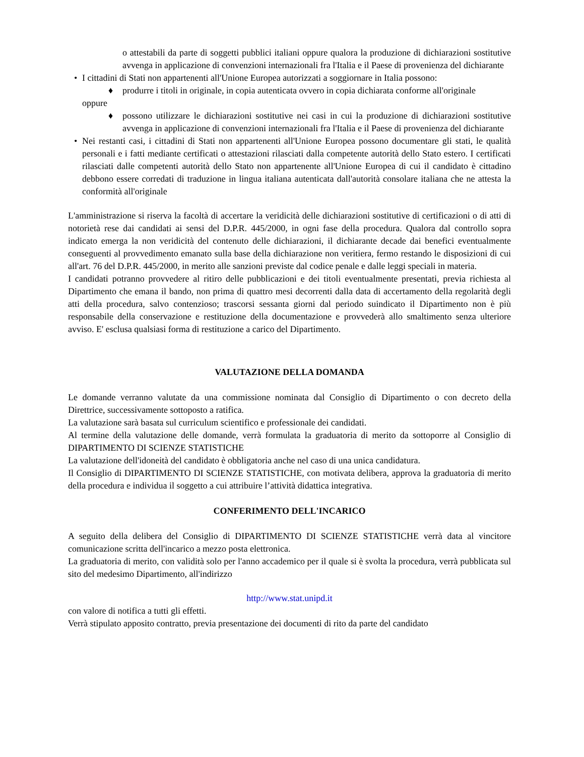o attestabili da parte di soggetti pubblici italiani oppure qualora la produzione di dichiarazioni sostitutive avvenga in applicazione di convenzioni internazionali fra l'Italia e il Paese di provenienza del dichiarante
• I cittadini di Stati non appartenenti all'Unione Europea autorizzati a soggiornare in Italia possono:
♦ produrre i titoli in originale, in copia autenticata ovvero in copia dichiarata conforme all'originale
oppure
♦ possono utilizzare le dichiarazioni sostitutive nei casi in cui la produzione di dichiarazioni sostitutive avvenga in applicazione di convenzioni internazionali fra l'Italia e il Paese di provenienza del dichiarante
• Nei restanti casi, i cittadini di Stati non appartenenti all'Unione Europea possono documentare gli stati, le qualità personali e i fatti mediante certificati o attestazioni rilasciati dalla competente autorità dello Stato estero. I certificati rilasciati dalle competenti autorità dello Stato non appartenente all'Unione Europea di cui il candidato è cittadino debbono essere corredati di traduzione in lingua italiana autenticata dall'autorità consolare italiana che ne attesta la conformità all'originale
L'amministrazione si riserva la facoltà di accertare la veridicità delle dichiarazioni sostitutive di certificazioni o di atti di notorietà rese dai candidati ai sensi del D.P.R. 445/2000, in ogni fase della procedura. Qualora dal controllo sopra indicato emerga la non veridicità del contenuto delle dichiarazioni, il dichiarante decade dai benefici eventualmente conseguenti al provvedimento emanato sulla base della dichiarazione non veritiera, fermo restando le disposizioni di cui all'art. 76 del D.P.R. 445/2000, in merito alle sanzioni previste dal codice penale e dalle leggi speciali in materia.
I candidati potranno provvedere al ritiro delle pubblicazioni e dei titoli eventualmente presentati, previa richiesta al Dipartimento che emana il bando, non prima di quattro mesi decorrenti dalla data di accertamento della regolarità degli atti della procedura, salvo contenzioso; trascorsi sessanta giorni dal periodo suindicato il Dipartimento non è più responsabile della conservazione e restituzione della documentazione e provvederà allo smaltimento senza ulteriore avviso. E' esclusa qualsiasi forma di restituzione a carico del Dipartimento.
VALUTAZIONE DELLA DOMANDA
Le domande verranno valutate da una commissione nominata dal Consiglio di Dipartimento o con decreto della Direttrice, successivamente sottoposto a ratifica.
La valutazione sarà basata sul curriculum scientifico e professionale dei candidati.
Al termine della valutazione delle domande, verrà formulata la graduatoria di merito da sottoporre al Consiglio di DIPARTIMENTO DI SCIENZE STATISTICHE
La valutazione dell'idoneità del candidato è obbligatoria anche nel caso di una unica candidatura.
Il Consiglio di DIPARTIMENTO DI SCIENZE STATISTICHE, con motivata delibera, approva la graduatoria di merito della procedura e individua il soggetto a cui attribuire l’attività didattica integrativa.
CONFERIMENTO DELL'INCARICO
A seguito della delibera del Consiglio di DIPARTIMENTO DI SCIENZE STATISTICHE verrà data al vincitore comunicazione scritta dell'incarico a mezzo posta elettronica.
La graduatoria di merito, con validità solo per l'anno accademico per il quale si è svolta la procedura, verrà pubblicata sul sito del medesimo Dipartimento, all'indirizzo
http://www.stat.unipd.it
con valore di notifica a tutti gli effetti.
Verrà stipulato apposito contratto, previa presentazione dei documenti di rito da parte del candidato